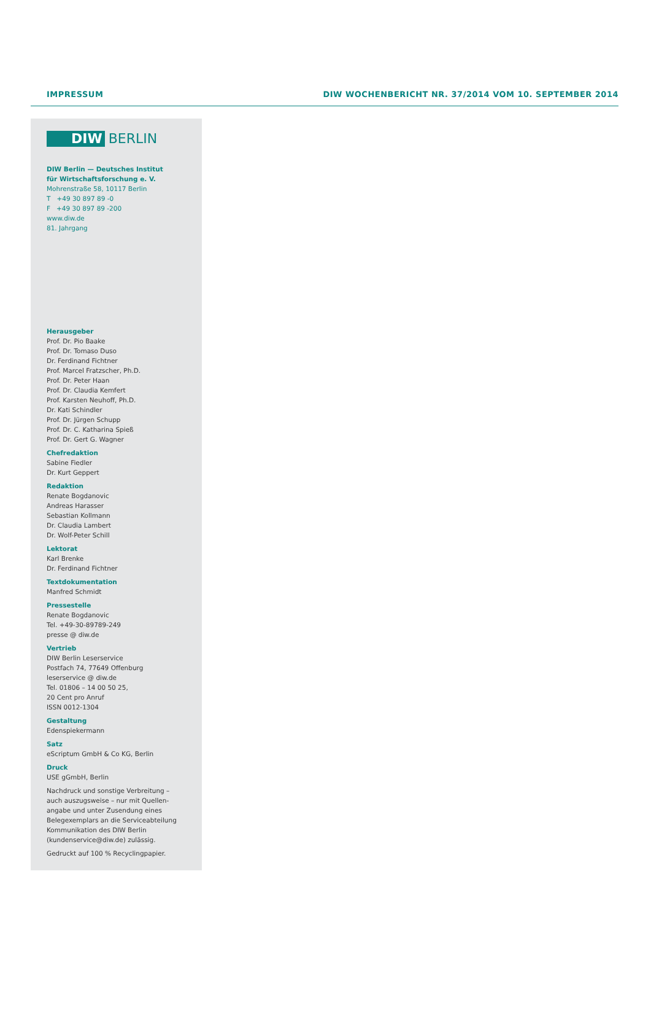IMPRESSUM DIW WOCHENBERICHT NR. 37/2014 VOM 10. SEPTEMBER 2014
DIW BERLIN
DIW Berlin — Deutsches Institut
für Wirtschaftsforschung e. V.
Mohrenstraße 58, 10117 Berlin
T +49 30 897 89 -0
F +49 30 897 89 -200
www.diw.de
81. Jahrgang
Herausgeber
Prof. Dr. Pio Baake
Prof. Dr. Tomaso Duso
Dr. Ferdinand Fichtner
Prof. Marcel Fratzscher, Ph.D.
Prof. Dr. Peter Haan
Prof. Dr. Claudia Kemfert
Prof. Karsten Neuhoff, Ph.D.
Dr. Kati Schindler
Prof. Dr. Jürgen Schupp
Prof. Dr. C. Katharina Spieß
Prof. Dr. Gert G. Wagner
Chefredaktion
Sabine Fiedler
Dr. Kurt Geppert
Redaktion
Renate Bogdanovic
Andreas Harasser
Sebastian Kollmann
Dr. Claudia Lambert
Dr. Wolf-Peter Schill
Lektorat
Karl Brenke
Dr. Ferdinand Fichtner
Textdokumentation
Manfred Schmidt
Pressestelle
Renate Bogdanovic
Tel. +49-30-89789-249
presse @ diw.de
Vertrieb
DIW Berlin Leserservice
Postfach 74, 77649 Offenburg
leserservice @ diw.de
Tel. 01806 – 14 00 50 25,
20 Cent pro Anruf
ISSN 0012-1304
Gestaltung
Edenspiekermann
Satz
eScriptum GmbH & Co KG, Berlin
Druck
USE gGmbH, Berlin
Nachdruck und sonstige Verbreitung – auch auszugsweise – nur mit Quellen­angabe und unter Zusendung eines Belegexemplars an die Serviceabteilung Kommunikation des DIW Berlin (kundenservice@diw.de) zulässig.
Gedruckt auf 100 % Recyclingpapier.